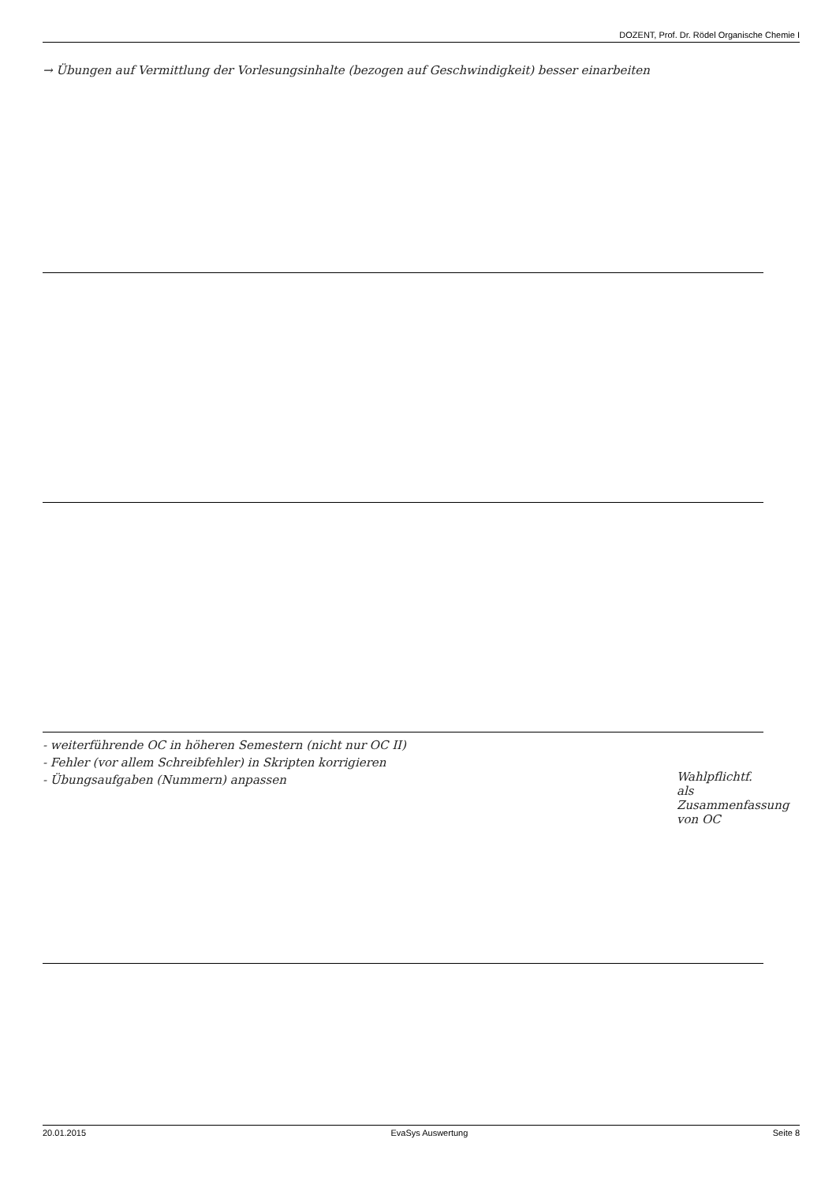DOZENT, Prof. Dr. Rödel Organische Chemie I
→ Übungen auf Vermittlung der Vorlesungsinhalte (bezogen auf Geschwindigkeit) besser einarbeiten
- weiterführende OC in höheren Semestern (nicht nur OC II)
- Fehler (vor allem Schreibfehler) in Skripten korrigieren
- Übungsaufgaben (Nummern) anpassen
Wahlpflichtf. als Zusammenfassung von OC
20.01.2015 EvaSys Auswertung Seite 8